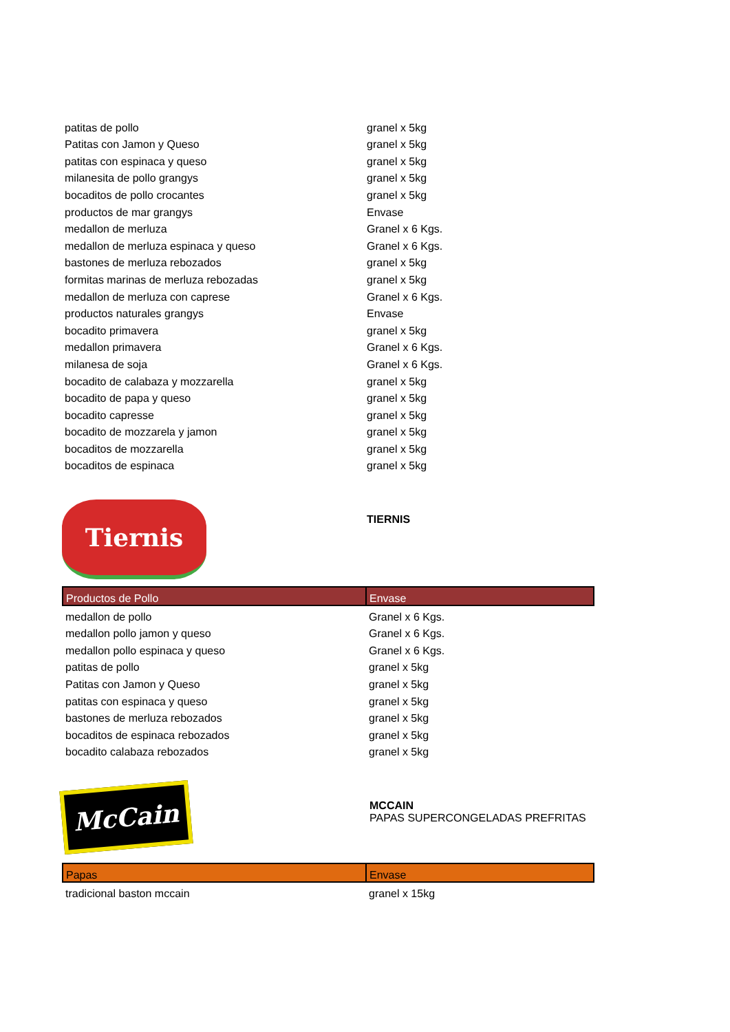| patitas de pollo | granel x 5kg |
| Patitas con Jamon y Queso | granel x 5kg |
| patitas con espinaca y queso | granel x 5kg |
| milanesita de pollo grangys | granel x 5kg |
| bocaditos de pollo crocantes | granel x 5kg |
| productos de mar grangys | Envase |
| medallon de merluza | Granel x 6 Kgs. |
| medallon de merluza espinaca y queso | Granel x 6 Kgs. |
| bastones de merluza rebozados | granel x 5kg |
| formitas marinas de merluza rebozadas | granel x 5kg |
| medallon de merluza con caprese | Granel x 6 Kgs. |
| productos naturales grangys | Envase |
| bocadito primavera | granel x 5kg |
| medallon primavera | Granel x 6 Kgs. |
| milanesa de soja | Granel x 6 Kgs. |
| bocadito de calabaza y mozzarella | granel x 5kg |
| bocadito de papa y queso | granel x 5kg |
| bocadito capresse | granel x 5kg |
| bocadito de mozzarela y jamon | granel x 5kg |
| bocaditos de mozzarella | granel x 5kg |
| bocaditos de espinaca | granel x 5kg |
Tiernis
TIERNIS
| Productos de Pollo | Envase |
| --- | --- |
| medallon de pollo | Granel x 6 Kgs. |
| medallon pollo jamon y queso | Granel x 6 Kgs. |
| medallon pollo espinaca y queso | Granel x 6 Kgs. |
| patitas de pollo | granel x 5kg |
| Patitas con Jamon y Queso | granel x 5kg |
| patitas con espinaca y queso | granel x 5kg |
| bastones de merluza rebozados | granel x 5kg |
| bocaditos de espinaca rebozados | granel x 5kg |
| bocadito calabaza rebozados | granel x 5kg |
McCain
MCCAIN
PAPAS SUPERCONGELADAS PREFRITAS
| Papas | Envase |
| --- | --- |
| tradicional baston mccain | granel x 15kg |